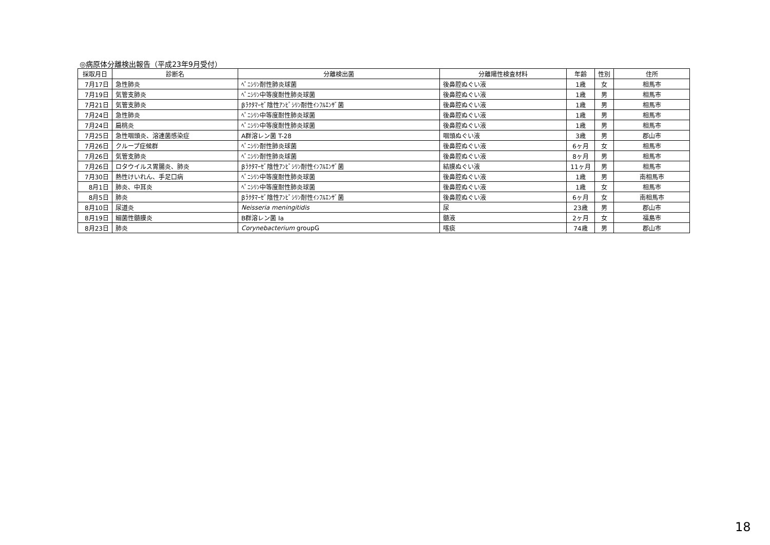◎病原体分離検出報告（平成23年9月受付）
| 採取月日 | 診断名 | 分離検出菌 | 分離陽性検査材料 | 年齢 | 性別 | 住所 |
| --- | --- | --- | --- | --- | --- | --- |
| 7月17日 | 急性肺炎 | ﾍﾟﾆｼﾘﾝ耐性肺炎球菌 | 後鼻腔ぬぐい液 | 1歳 | 女 | 相馬市 |
| 7月19日 | 気管支肺炎 | ﾍﾟﾆｼﾘﾝ中等度耐性肺炎球菌 | 後鼻腔ぬぐい液 | 1歳 | 男 | 相馬市 |
| 7月21日 | 気管支肺炎 | βﾗｸﾀﾏｰｾﾞ陰性ｱﾝﾋﾟｼﾘﾝ耐性ｲﾝﾌﾙｴﾝｻﾞ菌 | 後鼻腔ぬぐい液 | 1歳 | 男 | 相馬市 |
| 7月24日 | 急性肺炎 | ﾍﾟﾆｼﾘﾝ中等度耐性肺炎球菌 | 後鼻腔ぬぐい液 | 1歳 | 男 | 相馬市 |
| 7月24日 | 扁桃炎 | ﾍﾟﾆｼﾘﾝ中等度耐性肺炎球菌 | 後鼻腔ぬぐい液 | 1歳 | 男 | 相馬市 |
| 7月25日 | 急性咽頭炎、溶連菌感染症 | A群溶レン菌 T-28 | 咽頭ぬぐい液 | 3歳 | 男 | 郡山市 |
| 7月26日 | クループ症候群 | ﾍﾟﾆｼﾘﾝ耐性肺炎球菌 | 後鼻腔ぬぐい液 | 6ヶ月 | 女 | 相馬市 |
| 7月26日 | 気管支肺炎 | ﾍﾟﾆｼﾘﾝ耐性肺炎球菌 | 後鼻腔ぬぐい液 | 8ヶ月 | 男 | 相馬市 |
| 7月26日 | ロタウイルス胃腸炎、肺炎 | βﾗｸﾀﾏｰｾﾞ陰性ｱﾝﾋﾟｼﾘﾝ耐性ｲﾝﾌﾙｴﾝｻﾞ菌 | 結膜ぬぐい液 | 11ヶ月 | 男 | 相馬市 |
| 7月30日 | 熱性けいれん、手足口病 | ﾍﾟﾆｼﾘﾝ中等度耐性肺炎球菌 | 後鼻腔ぬぐい液 | 1歳 | 男 | 南相馬市 |
| 8月1日 | 肺炎、中耳炎 | ﾍﾟﾆｼﾘﾝ中等度耐性肺炎球菌 | 後鼻腔ぬぐい液 | 1歳 | 女 | 相馬市 |
| 8月5日 | 肺炎 | βﾗｸﾀﾏｰｾﾞ陰性ｱﾝﾋﾟｼﾘﾝ耐性ｲﾝﾌﾙｴﾝｻﾞ菌 | 後鼻腔ぬぐい液 | 6ヶ月 | 女 | 南相馬市 |
| 8月10日 | 尿道炎 | Neisseria meningitidis | 尿 | 23歳 | 男 | 郡山市 |
| 8月19日 | 細菌性髄膜炎 | B群溶レン菌 Ⅰa | 髄液 | 2ヶ月 | 女 | 福島市 |
| 8月23日 | 肺炎 | Corynebacterium groupG | 喀痰 | 74歳 | 男 | 郡山市 |
18